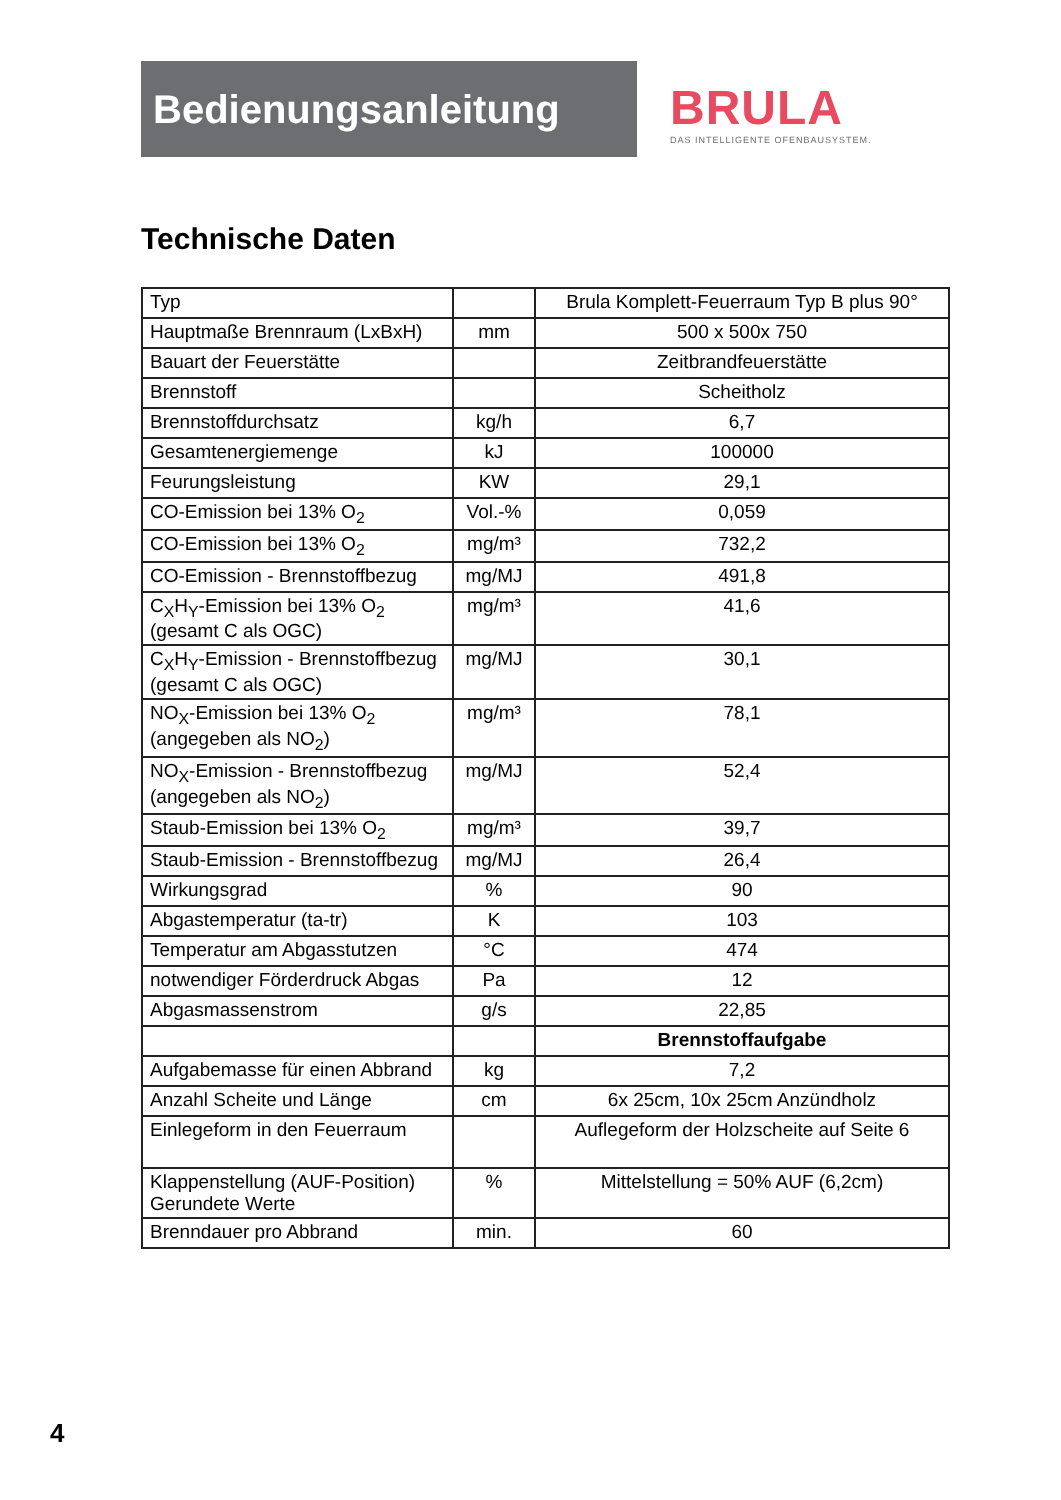Bedienungsanleitung
BRULA
DAS INTELLIGENTE OFENBAUSYSTEM.
Technische Daten
| Typ | | Brula Komplett-Feuerraum Typ B plus 90° |
| Hauptmaße Brennraum (LxBxH) | mm | 500 x 500x 750 |
| Bauart der Feuerstätte | | Zeitbrandfeuerstätte |
| Brennstoff | | Scheitholz |
| Brennstoffdurchsatz | kg/h | 6,7 |
| Gesamtenergiemenge | kJ | 100000 |
| Feurungsleistung | KW | 29,1 |
| CO-Emission bei 13% O<sub>2</sub> | Vol.-% | 0,059 |
| CO-Emission bei 13% O<sub>2</sub> | mg/m³ | 732,2 |
| CO-Emission - Brennstoffbezug | mg/MJ | 491,8 |
| C<sub>X</sub>H<sub>Y</sub>-Emission bei 13% O<sub>2</sub> (gesamt C als OGC) | mg/m³ | 41,6 |
| C<sub>X</sub>H<sub>Y</sub>-Emission - Brennstoffbezug (gesamt C als OGC) | mg/MJ | 30,1 |
| NO<sub>X</sub>-Emission bei 13% O<sub>2</sub> (angegeben als NO<sub>2</sub>) | mg/m³ | 78,1 |
| NO<sub>X</sub>-Emission - Brennstoffbezug (angegeben als NO<sub>2</sub>) | mg/MJ | 52,4 |
| Staub-Emission bei 13% O<sub>2</sub> | mg/m³ | 39,7 |
| Staub-Emission - Brennstoffbezug | mg/MJ | 26,4 |
| Wirkungsgrad | % | 90 |
| Abgastemperatur (ta-tr) | K | 103 |
| Temperatur am Abgasstutzen | °C | 474 |
| notwendiger Förderdruck Abgas | Pa | 12 |
| Abgasmassenstrom | g/s | 22,85 |
| | | Brennstoffaufgabe |
| Aufgabemasse für einen Abbrand | kg | 7,2 |
| Anzahl Scheite und Länge | cm | 6x 25cm, 10x 25cm Anzündholz |
| Einlegeform in den Feuerraum | | Auflegeform der Holzscheite auf Seite 6 |
| Klappenstellung (AUF-Position) Gerundete Werte | % | Mittelstellung = 50% AUF (6,2cm) |
| Brenndauer pro Abbrand | min. | 60 |
4